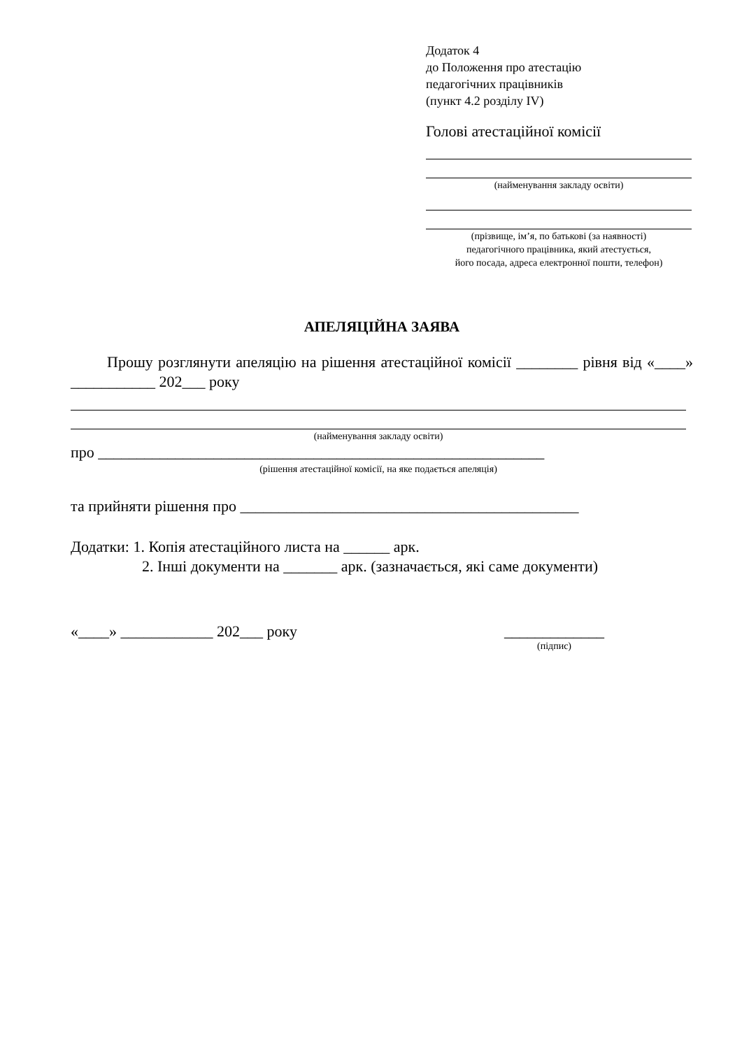Додаток 4
до Положення про атестацію
педагогічних працівників
(пункт 4.2 розділу ІV)
Голові атестаційної комісії
(найменування закладу освіти)
(прізвище, ім’я, по батькові (за наявності)
педагогічного працівника, який атестується,
його посада, адреса електронної пошти, телефон)
АПЕЛЯЦІЙНА ЗАЯВА
Прошу розглянути апеляцію на рішення атестаційної комісії ________ рівня від «____» ___________ 202___ року
(найменування закладу освіти)
про __________________________________________________________
(рішення атестаційної комісії, на яке подається апеляція)
та прийняти рішення про ____________________________________________
Додатки: 1. Копія атестаційного листа на ______ арк.
2. Інші документи на _______ арк. (зазначається, які саме документи)
«____» ____________ 202___ року _____________
(підпис)